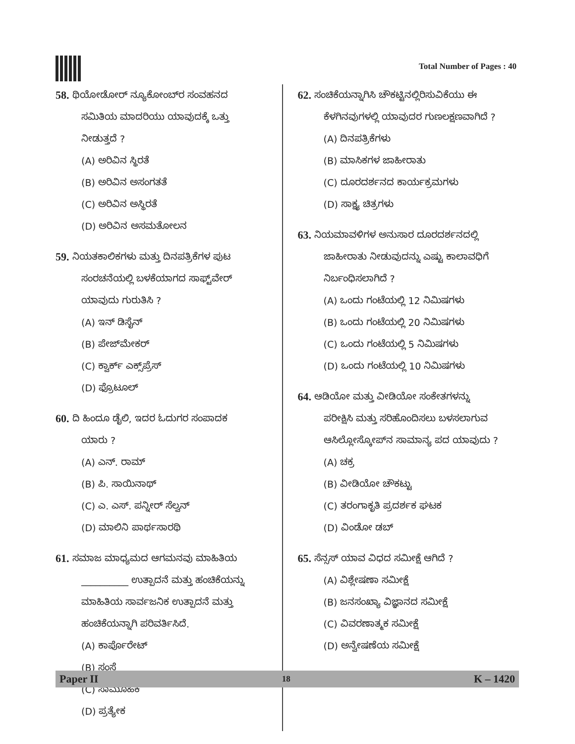Total Number of Pages : 40
58. ಥಿಯೋಡೋರ್ ನ್ಯೂಕೋಂಬ್‌ರ ಸಂವಹನದ
ಸಮಿತಿಯ ಮಾದರಿಯು ಯಾವುದಕ್ಕೆ ಒತ್ತು
ನೀಡುತ್ತದೆ ?
(A) ಅರಿವಿನ ಸ್ಥಿರತೆ
(B) ಅರಿವಿನ ಅಸಂಗತತೆ
(C) ಅರಿವಿನ ಅಸ್ಥಿರತೆ
(D) ಅರಿವಿನ ಅಸಮತೋಲನ
59. ನಿಯತಕಾಲಿಕಗಳು ಮತ್ತು ದಿನಪತ್ರಿಕೆಗಳ ಪುಟ
ಸಂರಚನೆಯಲ್ಲಿ ಬಳಕೆಯಾಗದ ಸಾಫ್ಟ್‌ವೇರ್
ಯಾವುದು ಗುರುತಿಸಿ ?
(A) ಇನ್ ಡಿಸೈನ್
(B) ಪೇಜ್‌ಮೇಕರ್
(C) ಕ್ವಾರ್ಕ್ ಎಕ್ಸ್‌ಪ್ರೆಸ್
(D) ಫ್ರೊಟೂಲ್
60. ದಿ ಹಿಂದೂ ಡೈಲಿ, ಇದರ ಓದುಗರ ಸಂಪಾದಕ
ಯಾರು ?
(A) ಎನ್. ರಾಮ್
(B) ಪಿ. ಸಾಯಿನಾಥ್
(C) ಎ. ಎಸ್. ಪನ್ನೀರ್ ಸೆಲ್ವನ್
(D) ಮಾಲಿನಿ ಪಾರ್ಥಸಾರಥಿ
61. ಸಮಾಜ ಮಾಧ್ಯಮದ ಆಗಮನವು ಮಾಹಿತಿಯ
__________ ಉತ್ಪಾದನೆ ಮತ್ತು ಹಂಚಿಕೆಯನ್ನು
ಮಾಹಿತಿಯ ಸಾರ್ವಜನಿಕ ಉತ್ಪಾದನೆ ಮತ್ತು
ಹಂಚಿಕೆಯನ್ನಾಗಿ ಪರಿವರ್ತಿಸಿದೆ.
(A) ಕಾರ್ಪೊರೇಟ್
(B) ಸಂಸ್ಥೆ
(C) ಸಾಮೂಹಿಕ
(D) ಪ್ರತ್ಯೇಕ
62. ಸಂಚಿಕೆಯನ್ನಾಗಿಸಿ ಚೌಕಟ್ಟಿನಲ್ಲಿರಿಸುವಿಕೆಯು ಈ
ಕೆಳಗಿನವುಗಳಲ್ಲಿ ಯಾವುದರ ಗುಣಲಕ್ಷಣವಾಗಿದೆ ?
(A) ದಿನಪತ್ರಿಕೆಗಳು
(B) ಮಾಸಿಕಗಳ ಜಾಹೀರಾತು
(C) ದೂರದರ್ಶನದ ಕಾರ್ಯಕ್ರಮಗಳು
(D) ಸಾಕ್ಷ್ಯ ಚಿತ್ರಗಳು
63. ನಿಯಮಾವಳಿಗಳ ಅನುಸಾರ ದೂರದರ್ಶನದಲ್ಲಿ
ಜಾಹೀರಾತು ನೀಡುವುದನ್ನು ಎಷ್ಟು ಕಾಲಾವಧಿಗೆ
ನಿರ್ಬಂಧಿಸಲಾಗಿದೆ ?
(A) ಒಂದು ಗಂಟೆಯಲ್ಲಿ 12 ನಿಮಿಷಗಳು
(B) ಒಂದು ಗಂಟೆಯಲ್ಲಿ 20 ನಿಮಿಷಗಳು
(C) ಒಂದು ಗಂಟೆಯಲ್ಲಿ 5 ನಿಮಿಷಗಳು
(D) ಒಂದು ಗಂಟೆಯಲ್ಲಿ 10 ನಿಮಿಷಗಳು
64. ಆಡಿಯೋ ಮತ್ತು ವೀಡಿಯೋ ಸಂಕೇತಗಳನ್ನು
ಪರೀಕ್ಷಿಸಿ ಮತ್ತು ಸರಿಹೊಂದಿಸಲು ಬಳಸಲಾಗುವ
ಆಸಿಲ್ಲೋಸ್ಕೋಪ್‌ನ ಸಾಮಾನ್ಯ ಪದ ಯಾವುದು ?
(A) ಚಕ್ರ
(B) ವೀಡಿಯೋ ಚೌಕಟ್ಟು
(C) ತರಂಗಾಕೃತಿ ಪ್ರದರ್ಶಕ ಘಟಕ
(D) ವಿಂಡೋ ಡಬ್
65. ಸೆನ್ಸಸ್ ಯಾವ ವಿಧದ ಸಮೀಕ್ಷೆ ಆಗಿದೆ ?
(A) ವಿಶ್ಲೇಷಣಾ ಸಮೀಕ್ಷೆ
(B) ಜನಸಂಖ್ಯಾ ವಿಜ್ಞಾನದ ಸಮೀಕ್ಷೆ
(C) ವಿವರಣಾತ್ಮಕ ಸಮೀಕ್ಷೆ
(D) ಅನ್ವೇಷಣೆಯ ಸಮೀಕ್ಷೆ
Paper II 18 K – 1420